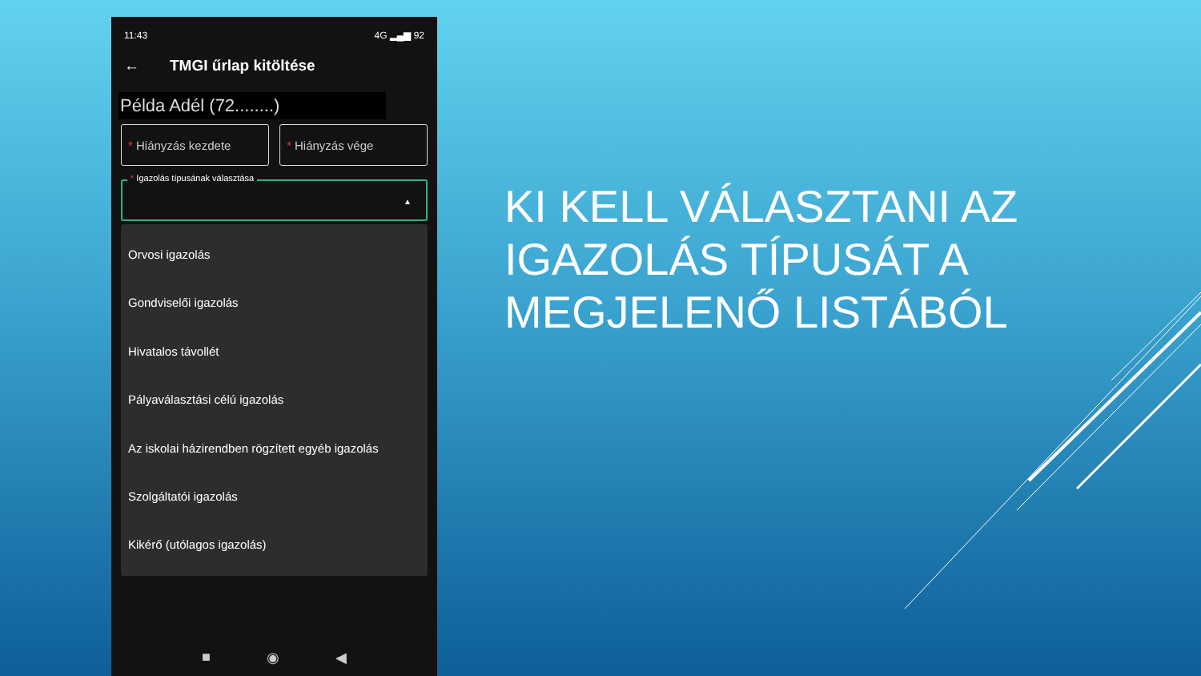11:43 4G ▂▄▆ 92
← TMGI űrlap kitöltése
Példa Adél (72........)
* Hiányzás kezdete * Hiányzás vége
* Igazolás típusának választása
▲
Orvosi igazolás
Gondviselői igazolás
Hivatalos távollét
Pályaválasztási célú igazolás
Az iskolai házirendben rögzített egyéb igazolás
Szolgáltatói igazolás
Kikérő (utólagos igazolás)
■ ◉ ◀
KI KELL VÁLASZTANI AZ IGAZOLÁS TÍPUSÁT A MEGJELENŐ LISTÁBÓL